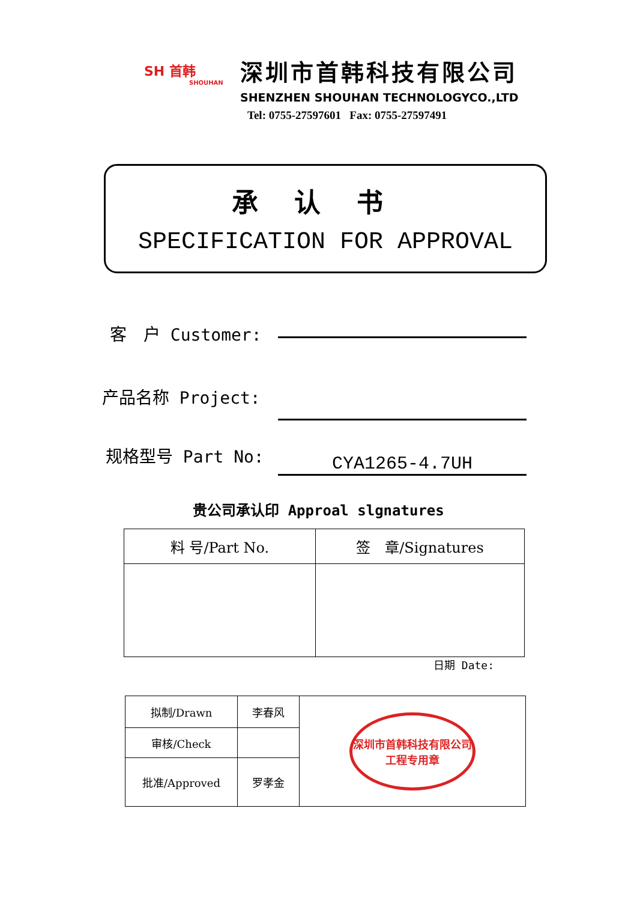SH 首韩
SHOUHAN
深圳市首韩科技有限公司
SHENZHEN SHOUHAN TECHNOLOGYCO.,LTD
Tel: 0755-27597601 Fax: 0755-27597491
承认书
SPECIFICATION FOR APPROVAL
客　户 Customer:
产品名称 Project:
规格型号 Part No:
CYA1265-4.7UH
贵公司承认印 Approal slgnatures
| 料 号/Part No. | 签 章/Signatures |
日期 Date:
| 拟制/Drawn | 李春风 | 深圳市首韩科技有限公司 工程专用章 |
| 审核/Check | | |
| 批准/Approved | 罗孝金 | |